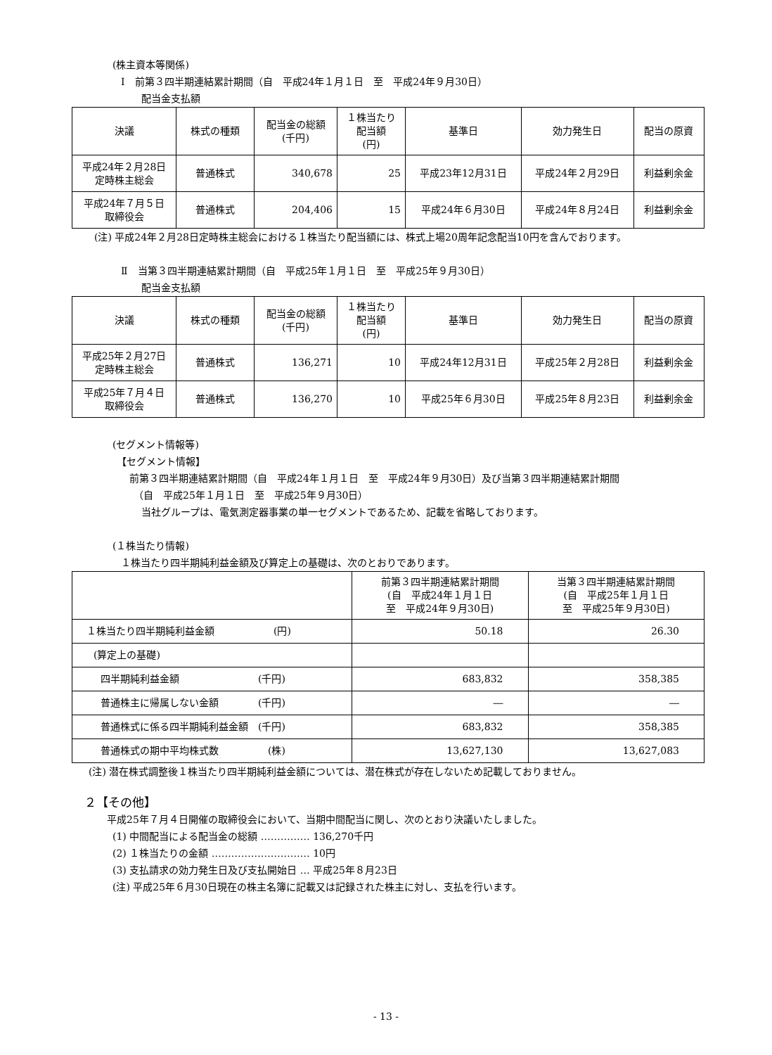(株主資本等関係)
Ⅰ　前第３四半期連結累計期間（自　平成24年１月１日　至　平成24年９月30日）
配当金支払額
| 決議 | 株式の種類 | 配当金の総額 (千円) | １株当たり 配当額 (円) | 基準日 | 効力発生日 | 配当の原資 |
| --- | --- | --- | --- | --- | --- | --- |
| 平成24年２月28日 定時株主総会 | 普通株式 | 340,678 | 25 | 平成23年12月31日 | 平成24年２月29日 | 利益剰余金 |
| 平成24年７月５日 取締役会 | 普通株式 | 204,406 | 15 | 平成24年６月30日 | 平成24年８月24日 | 利益剰余金 |
(注) 平成24年２月28日定時株主総会における１株当たり配当額には、株式上場20周年記念配当10円を含んでおります。
Ⅱ　当第３四半期連結累計期間（自　平成25年１月１日　至　平成25年９月30日）
配当金支払額
| 決議 | 株式の種類 | 配当金の総額 (千円) | １株当たり 配当額 (円) | 基準日 | 効力発生日 | 配当の原資 |
| --- | --- | --- | --- | --- | --- | --- |
| 平成25年２月27日 定時株主総会 | 普通株式 | 136,271 | 10 | 平成24年12月31日 | 平成25年２月28日 | 利益剰余金 |
| 平成25年７月４日 取締役会 | 普通株式 | 136,270 | 10 | 平成25年６月30日 | 平成25年８月23日 | 利益剰余金 |
(セグメント情報等)
【セグメント情報】
前第３四半期連結累計期間（自　平成24年１月１日　至　平成24年９月30日）及び当第３四半期連結累計期間
（自　平成25年１月１日　至　平成25年９月30日）
当社グループは、電気測定器事業の単一セグメントであるため、記載を省略しております。
(１株当たり情報)
１株当たり四半期純利益金額及び算定上の基礎は、次のとおりであります。
| | 前第３四半期連結累計期間 (自 平成24年１月１日 至 平成24年９月30日) | 当第３四半期連結累計期間 (自 平成25年１月１日 至 平成25年９月30日) |
| --- | --- | --- |
| １株当たり四半期純利益金額 (円) | 50.18 | 26.30 |
| (算定上の基礎) | | |
| 四半期純利益金額 (千円) | 683,832 | 358,385 |
| 普通株主に帰属しない金額 (千円) | ― | ― |
| 普通株式に係る四半期純利益金額 (千円) | 683,832 | 358,385 |
| 普通株式の期中平均株式数 (株) | 13,627,130 | 13,627,083 |
(注) 潜在株式調整後１株当たり四半期純利益金額については、潜在株式が存在しないため記載しておりません。
２【その他】
平成25年７月４日開催の取締役会において、当期中間配当に関し、次のとおり決議いたしました。
(1) 中間配当による配当金の総額 …………… 136,270千円
(2) １株当たりの金額 ………………………… 10円
(3) 支払請求の効力発生日及び支払開始日 … 平成25年８月23日
(注) 平成25年６月30日現在の株主名簿に記載又は記録された株主に対し、支払を行います。
- 13 -